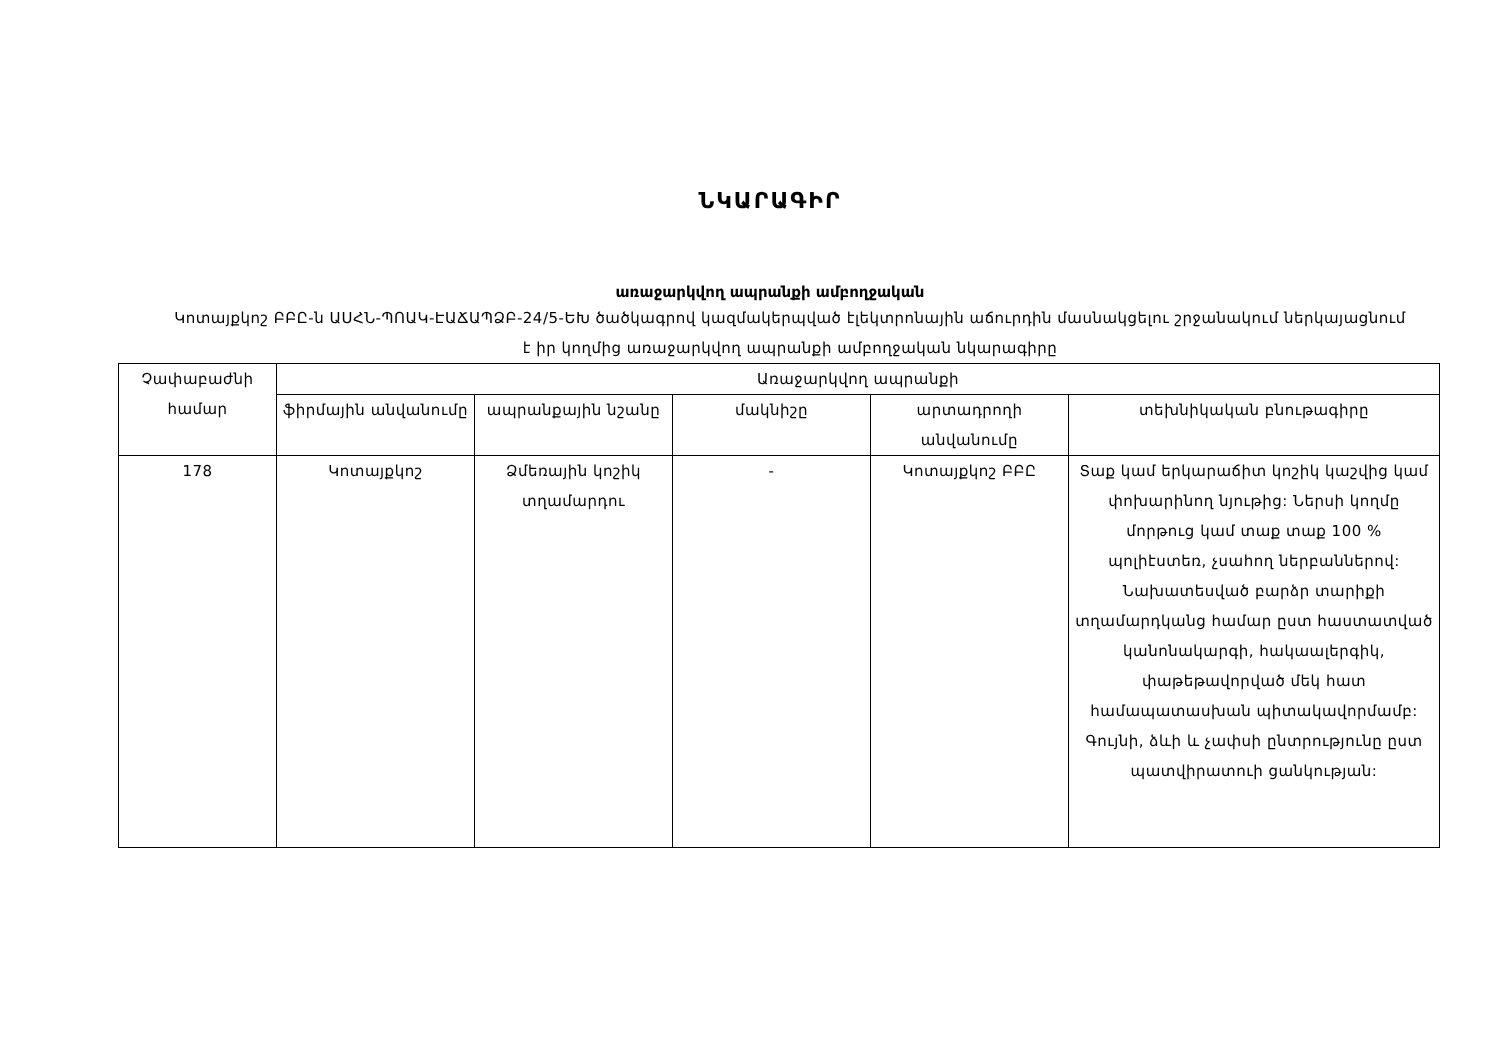ՆԿԱՐԱԳԻՐ
առաջարկվող ապրանքի ամբողջական
Կոտայքկոշ ԲԲԸ-ն ԱՍՀՆ-ՊՈԱԿ-ԷԱՃԱՊՁԲ-24/5-ԵԽ ծածկագրով կազմակերպված էլեկտրոնային աճուրդին մասնակցելու շրջանակում ներկայացնում է իր կողմից առաջարկվող ապրանքի ամբողջական նկարագիրը
| Չափաբաժնի համար | Առաջարկվող ապրանքի | | | | |
| --- | --- | --- | --- | --- | --- |
| | ֆիրմային անվանումը | ապրանքային նշանը | մակնիշը | արտադրողի անվանումը | տեխնիկական բնութագիրը |
| 178 | Կոտայքկոշ | Ձմեռային կոշիկ տղամարդու | - | Կոտայքկոշ ԲԲԸ | Տաք կամ երկարաճիտ կոշիկ կաշվից կամ փոխարինող նյութից: Ներսի կողմը մորթուց կամ տաք տաք 100 % պոլիէստեռ, չսահող ներբաններով: Նախատեսված բարձր տարիքի տղամարդկանց համար ըստ հաստատված կանոնակարգի, հակաալերգիկ, փաթեթավորված մեկ հատ համապատասխան պիտակավորմամբ: Գույնի, ձևի և չափսի ընտրությունը ըստ պատվիրատուի ցանկության: |